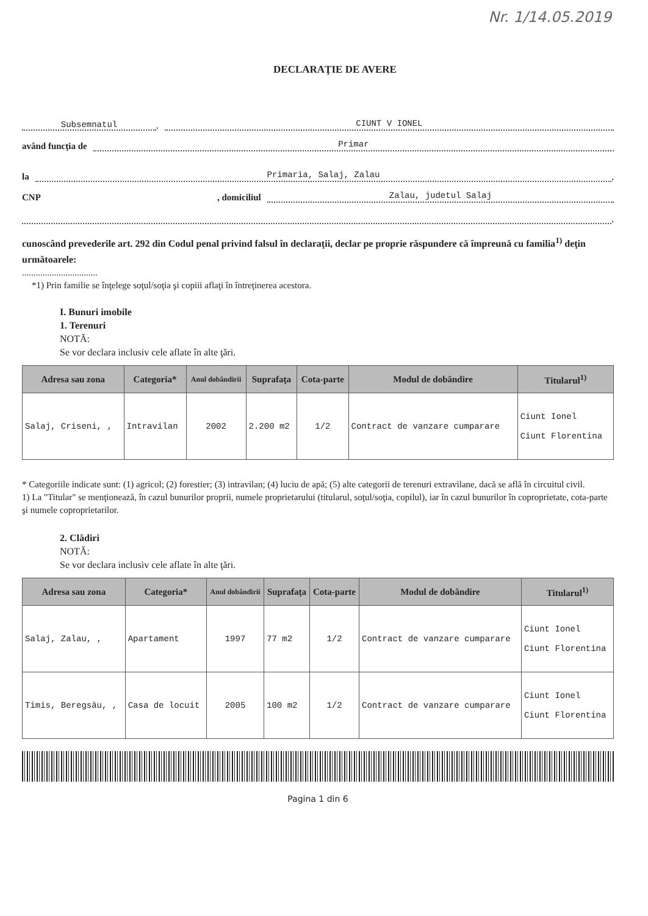Nr. 1/14.05.2019
DECLARAŢIE DE AVERE
Subsemnatul, CIUNT V IONEL
având funcţia de Primar
la Primaria, Salaj, Zalau,
CNP , domiciliul Zalau, judetul Salaj
,
cunoscând prevederile art. 292 din Codul penal privind falsul în declaraţii, declar pe proprie răspundere că împreună cu familia<sup>1)</sup> deţin următoarele:
.................................
*1) Prin familie se înţelege soţul/soţia şi copiii aflaţi în întreţinerea acestora.
I. Bunuri imobile
1. Terenuri
NOTĂ:
Se vor declara inclusiv cele aflate în alte ţări.
| Adresa sau zona | Categoria* | Anul dobândirii | Suprafaţa | Cota-parte | Modul de dobândire | Titularul<sup>1)</sup> |
| --- | --- | --- | --- | --- | --- | --- |
| Salaj, Criseni, , | Intravilan | 2002 | 2.200 m2 | 1/2 | Contract de vanzare cumparare | Ciunt Ionel Ciunt Florentina |
* Categoriile indicate sunt: (1) agricol; (2) forestier; (3) intravilan; (4) luciu de apă; (5) alte categorii de terenuri extravilane, dacă se află în circuitul civil.
1) La "Titular" se menţionează, în cazul bunurilor proprii, numele proprietarului (titularul, soţul/soţia, copilul), iar în cazul bunurilor în coproprietate, cota-parte şi numele coproprietarilor.
2. Clădiri
NOTĂ:
Se vor declara inclusiv cele aflate în alte ţări.
| Adresa sau zona | Categoria* | Anul dobândirii | Suprafaţa | Cota-parte | Modul de dobândire | Titularul<sup>1)</sup> |
| --- | --- | --- | --- | --- | --- | --- |
| Salaj, Zalau, , | Apartament | 1997 | 77 m2 | 1/2 | Contract de vanzare cumparare | Ciunt Ionel Ciunt Florentina |
| Timis, Beregsău, , | Casa de locuit | 2005 | 100 m2 | 1/2 | Contract de vanzare cumparare | Ciunt Ionel Ciunt Florentina |
Pagina 1 din 6